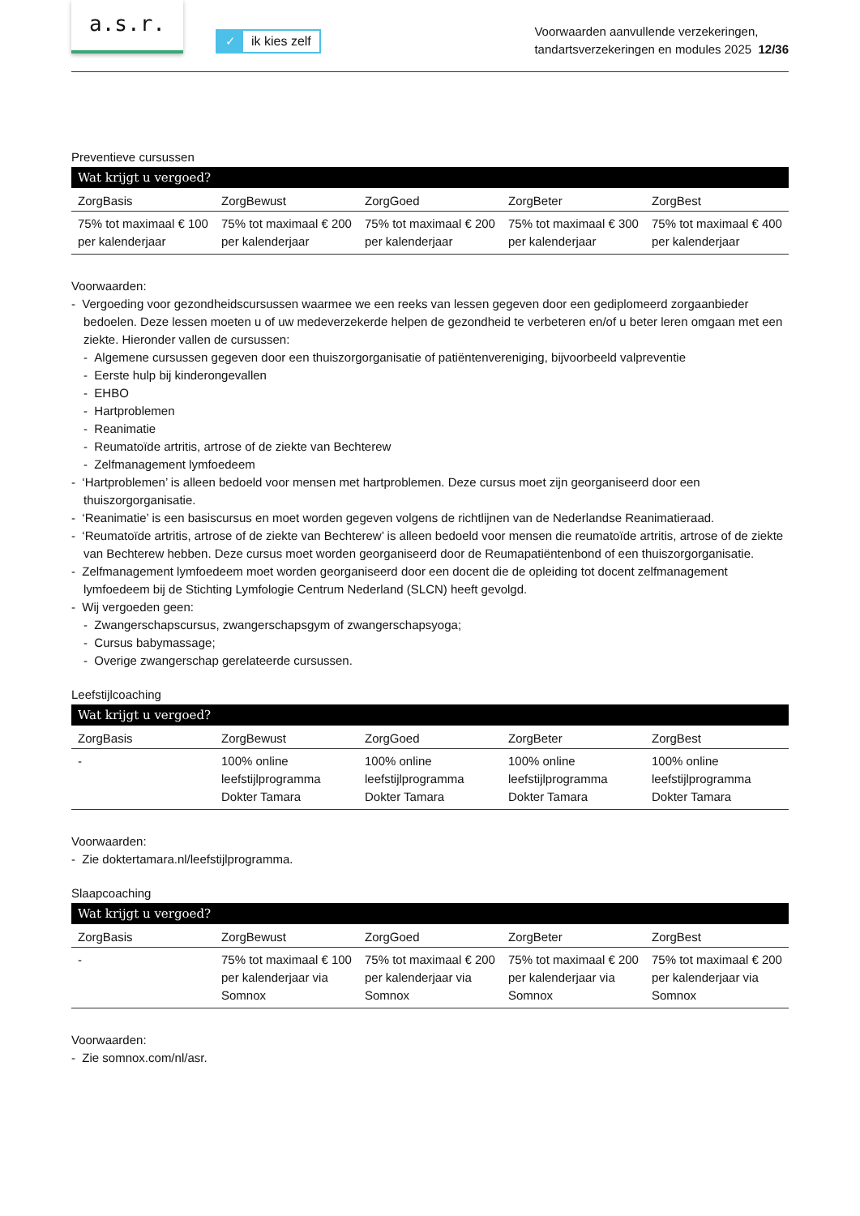a.s.r.
✓ ik kies zelf
Voorwaarden aanvullende verzekeringen,
tandartsverzekeringen en modules 2025 12/36
Preventieve cursussen
| Wat krijgt u vergoed? | | | | |
| --- | --- | --- | --- | --- |
| ZorgBasis | ZorgBewust | ZorgGoed | ZorgBeter | ZorgBest |
| 75% tot maximaal € 100 per kalenderjaar | 75% tot maximaal € 200 per kalenderjaar | 75% tot maximaal € 200 per kalenderjaar | 75% tot maximaal € 300 per kalenderjaar | 75% tot maximaal € 400 per kalenderjaar |
Voorwaarden:
- Vergoeding voor gezondheidscursussen waarmee we een reeks van lessen gegeven door een gediplomeerd zorgaanbieder bedoelen. Deze lessen moeten u of uw medeverzekerde helpen de gezondheid te verbeteren en/of u beter leren omgaan met een ziekte. Hieronder vallen de cursussen:
- Algemene cursussen gegeven door een thuiszorgorganisatie of patiëntenvereniging, bijvoorbeeld valpreventie
- Eerste hulp bij kinderongevallen
- EHBO
- Hartproblemen
- Reanimatie
- Reumatoïde artritis, artrose of de ziekte van Bechterew
- Zelfmanagement lymfoedeem
- ‘Hartproblemen’ is alleen bedoeld voor mensen met hartproblemen. Deze cursus moet zijn georganiseerd door een thuiszorgorganisatie.
- ‘Reanimatie’ is een basiscursus en moet worden gegeven volgens de richtlijnen van de Nederlandse Reanimatieraad.
- ‘Reumatoïde artritis, artrose of de ziekte van Bechterew’ is alleen bedoeld voor mensen die reumatoïde artritis, artrose of de ziekte van Bechterew hebben. Deze cursus moet worden georganiseerd door de Reumapatiëntenbond of een thuiszorgorganisatie.
- Zelfmanagement lymfoedeem moet worden georganiseerd door een docent die de opleiding tot docent zelfmanagement lymfoedeem bij de Stichting Lymfologie Centrum Nederland (SLCN) heeft gevolgd.
- Wij vergoeden geen:
- Zwangerschapscursus, zwangerschapsgym of zwangerschapsyoga;
- Cursus babymassage;
- Overige zwangerschap gerelateerde cursussen.
Leefstijlcoaching
| Wat krijgt u vergoed? | | | | |
| --- | --- | --- | --- | --- |
| ZorgBasis | ZorgBewust | ZorgGoed | ZorgBeter | ZorgBest |
| - | 100% online leefstijlprogramma Dokter Tamara | 100% online leefstijlprogramma Dokter Tamara | 100% online leefstijlprogramma Dokter Tamara | 100% online leefstijlprogramma Dokter Tamara |
Voorwaarden:
- Zie doktertamara.nl/leefstijlprogramma.
Slaapcoaching
| Wat krijgt u vergoed? | | | | |
| --- | --- | --- | --- | --- |
| ZorgBasis | ZorgBewust | ZorgGoed | ZorgBeter | ZorgBest |
| - | 75% tot maximaal € 100 per kalenderjaar via Somnox | 75% tot maximaal € 200 per kalenderjaar via Somnox | 75% tot maximaal € 200 per kalenderjaar via Somnox | 75% tot maximaal € 200 per kalenderjaar via Somnox |
Voorwaarden:
- Zie somnox.com/nl/asr.